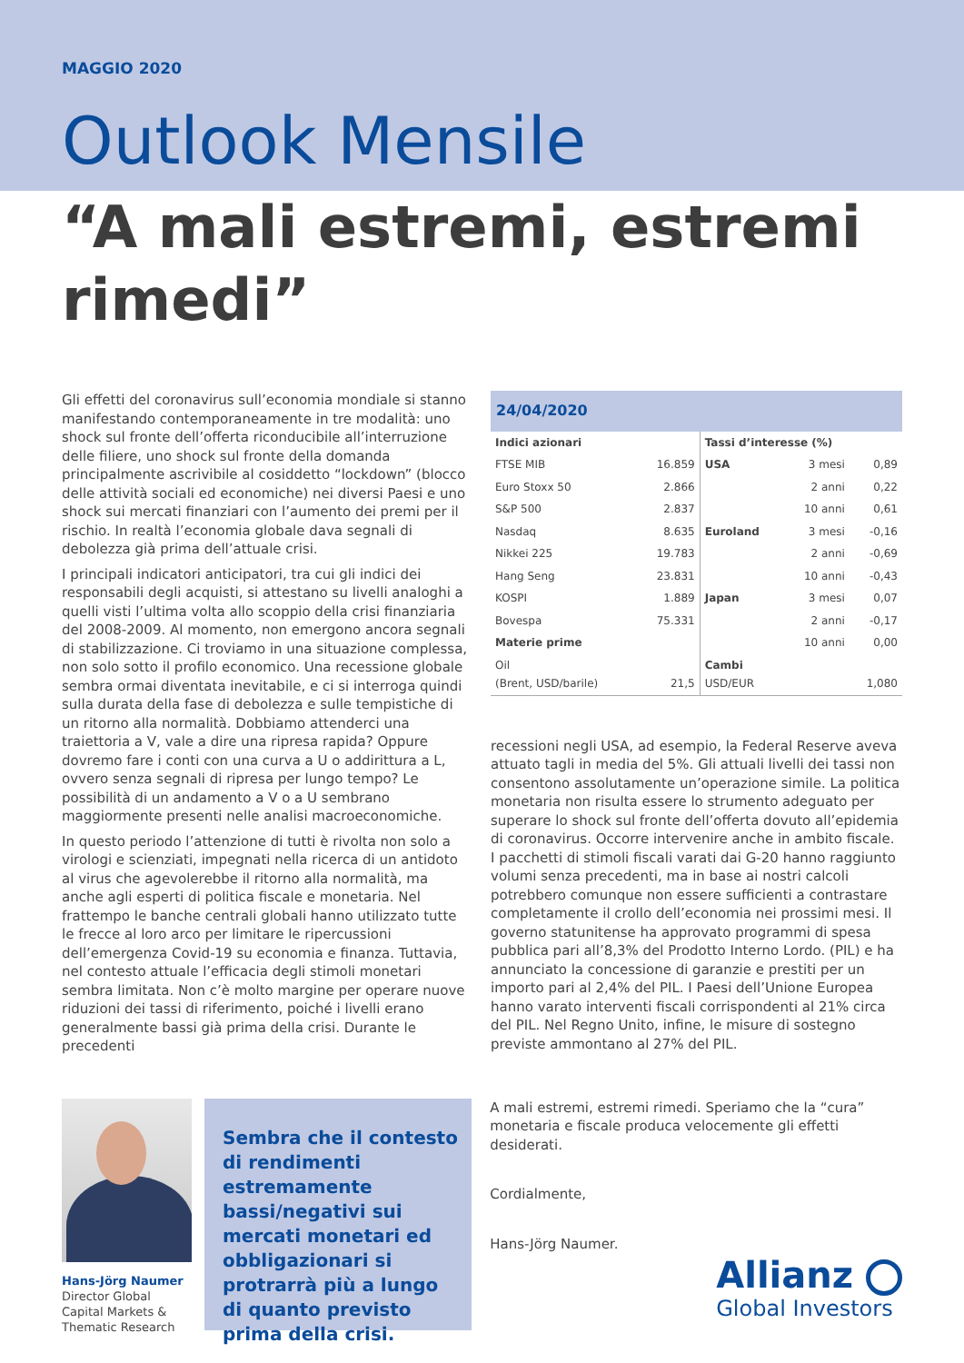MAGGIO 2020
Outlook Mensile
“A mali estremi, estremi rimedi”
Gli effetti del coronavirus sull’economia mondiale si stanno manifestando contemporaneamente in tre modalità: uno shock sul fronte dell’offerta riconducibile all’interruzione delle filiere, uno shock sul fronte della domanda principalmente ascrivibile al cosiddetto “lockdown” (blocco delle attività sociali ed economiche) nei diversi Paesi e uno shock sui mercati finanziari con l’aumento dei premi per il rischio. In realtà l’economia globale dava segnali di debolezza già prima dell’attuale crisi.
I principali indicatori anticipatori, tra cui gli indici dei responsabili degli acquisti, si attestano su livelli analoghi a quelli visti l’ultima volta allo scoppio della crisi finanziaria del 2008-2009. Al momento, non emergono ancora segnali di stabilizzazione. Ci troviamo in una situazione complessa, non solo sotto il profilo economico. Una recessione globale sembra ormai diventata inevitabile, e ci si interroga quindi sulla durata della fase di debolezza e sulle tempistiche di un ritorno alla normalità. Dobbiamo attenderci una traiettoria a V, vale a dire una ripresa rapida? Oppure dovremo fare i conti con una curva a U o addirittura a L, ovvero senza segnali di ripresa per lungo tempo? Le possibilità di un andamento a V o a U sembrano maggiormente presenti nelle analisi macroeconomiche.
In questo periodo l’attenzione di tutti è rivolta non solo a virologi e scienziati, impegnati nella ricerca di un antidoto al virus che agevolerebbe il ritorno alla normalità, ma anche agli esperti di politica fiscale e monetaria. Nel frattempo le banche centrali globali hanno utilizzato tutte le frecce al loro arco per limitare le ripercussioni dell’emergenza Covid-19 su economia e finanza. Tuttavia, nel contesto attuale l’efficacia degli stimoli monetari sembra limitata. Non c’è molto margine per operare nuove riduzioni dei tassi di riferimento, poiché i livelli erano generalmente bassi già prima della crisi. Durante le precedenti
24/04/2020
| Indici azionari | | Tassi d’interesse (%) | | |
| FTSE MIB | 16.859 | USA | 3 mesi | 0,89 |
| Euro Stoxx 50 | 2.866 | | 2 anni | 0,22 |
| S&P 500 | 2.837 | | 10 anni | 0,61 |
| Nasdaq | 8.635 | Euroland | 3 mesi | -0,16 |
| Nikkei 225 | 19.783 | | 2 anni | -0,69 |
| Hang Seng | 23.831 | | 10 anni | -0,43 |
| KOSPI | 1.889 | Japan | 3 mesi | 0,07 |
| Bovespa | 75.331 | | 2 anni | -0,17 |
| Materie prime | | | 10 anni | 0,00 |
| Oil (Brent, USD/barile) | 21,5 | Cambi USD/EUR | | 1,080 |
recessioni negli USA, ad esempio, la Federal Reserve aveva attuato tagli in media del 5%. Gli attuali livelli dei tassi non consentono assolutamente un’operazione simile. La politica monetaria non risulta essere lo strumento adeguato per superare lo shock sul fronte dell’offerta dovuto all’epidemia di coronavirus. Occorre intervenire anche in ambito fiscale. I pacchetti di stimoli fiscali varati dai G-20 hanno raggiunto volumi senza precedenti, ma in base ai nostri calcoli potrebbero comunque non essere sufficienti a contrastare completamente il crollo dell’economia nei prossimi mesi. Il governo statunitense ha approvato programmi di spesa pubblica pari all’8,3% del Prodotto Interno Lordo. (PIL) e ha annunciato la concessione di garanzie e prestiti per un importo pari al 2,4% del PIL. I Paesi dell’Unione Europea hanno varato interventi fiscali corrispondenti al 21% circa del PIL. Nel Regno Unito, infine, le misure di sostegno previste ammontano al 27% del PIL.
Hans-Jörg Naumer
Director Global
Capital Markets &
Thematic Research
Sembra che il contesto di rendimenti estremamente bassi/negativi sui mercati monetari ed obbligazionari si protrarrà più a lungo di quanto previsto prima della crisi.
A mali estremi, estremi rimedi. Speriamo che la “cura” monetaria e fiscale produca velocemente gli effetti desiderati.
Cordialmente,
Hans-Jörg Naumer.
Allianz
Global Investors